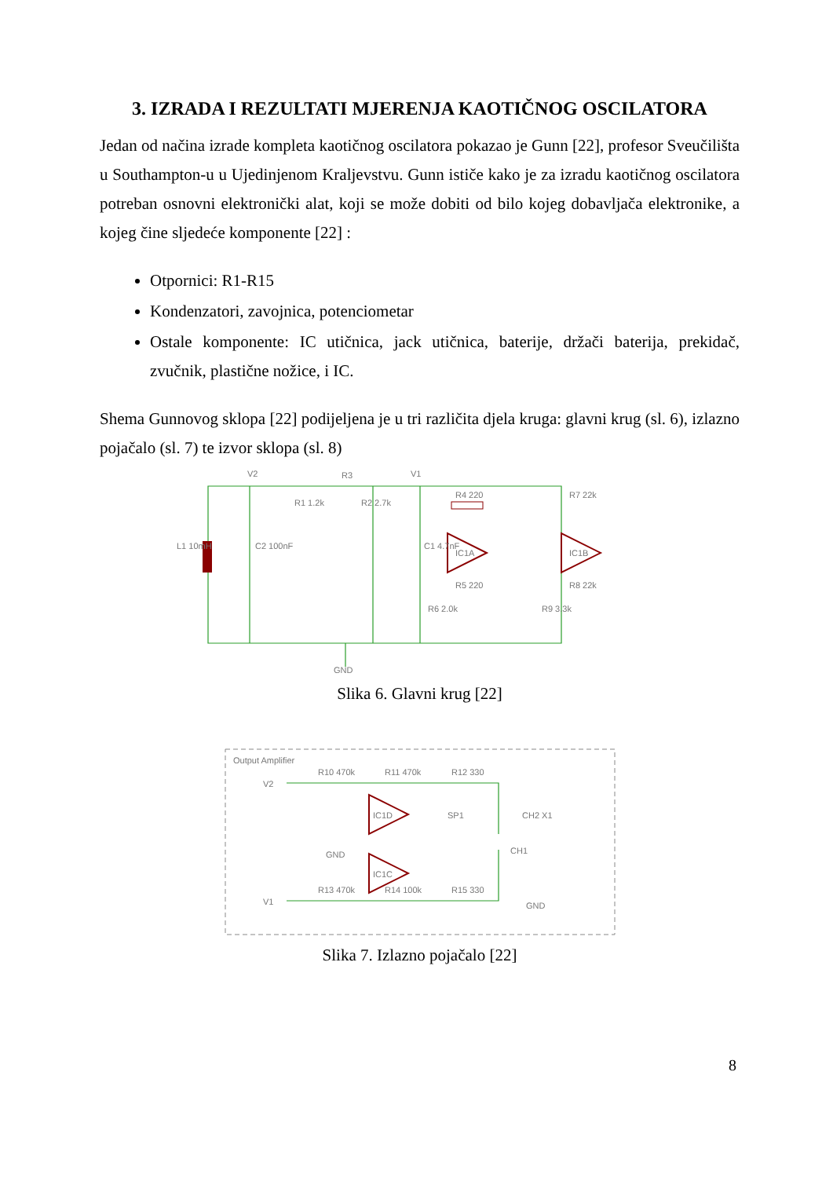3. IZRADA I REZULTATI MJERENJA KAOTIČNOG OSCILATORA
Jedan od načina izrade kompleta kaotičnog oscilatora pokazao je Gunn [22], profesor Sveučilišta u Southampton-u u Ujedinjenom Kraljevstvu. Gunn ističe kako je za izradu kaotičnog oscilatora potreban osnovni elektronički alat, koji se može dobiti od bilo kojeg dobavljača elektronike, a kojeg čine sljedeće komponente [22] :
Otpornici: R1-R15
Kondenzatori, zavojnica, potenciometar
Ostale komponente: IC utičnica, jack utičnica, baterije, držači baterija, prekidač, zvučnik, plastične nožice, i IC.
Shema Gunnovog sklopa [22] podijeljena je u tri različita djela kruga: glavni krug (sl. 6), izlazno pojačalo (sl. 7) te izvor sklopa (sl. 8)
V2
V1
R3
R1 1.2k
R2 2.7k
L1 10mH
C2 100nF
C1 4.7nF
IC1A
IC1B
R4 220
R5 220
R7 22k
R8 22k
R6 2.0k
R9 3.3k
GND
Slika 6. Glavni krug [22]
Output Amplifier
V2
V1
R10 470k
R11 470k
R12 330
IC1D
IC1C
SP1
CH2 X1
CH1
GND
R13 470k
R14 100k
R15 330
GND
Slika 7. Izlazno pojačalo [22]
8